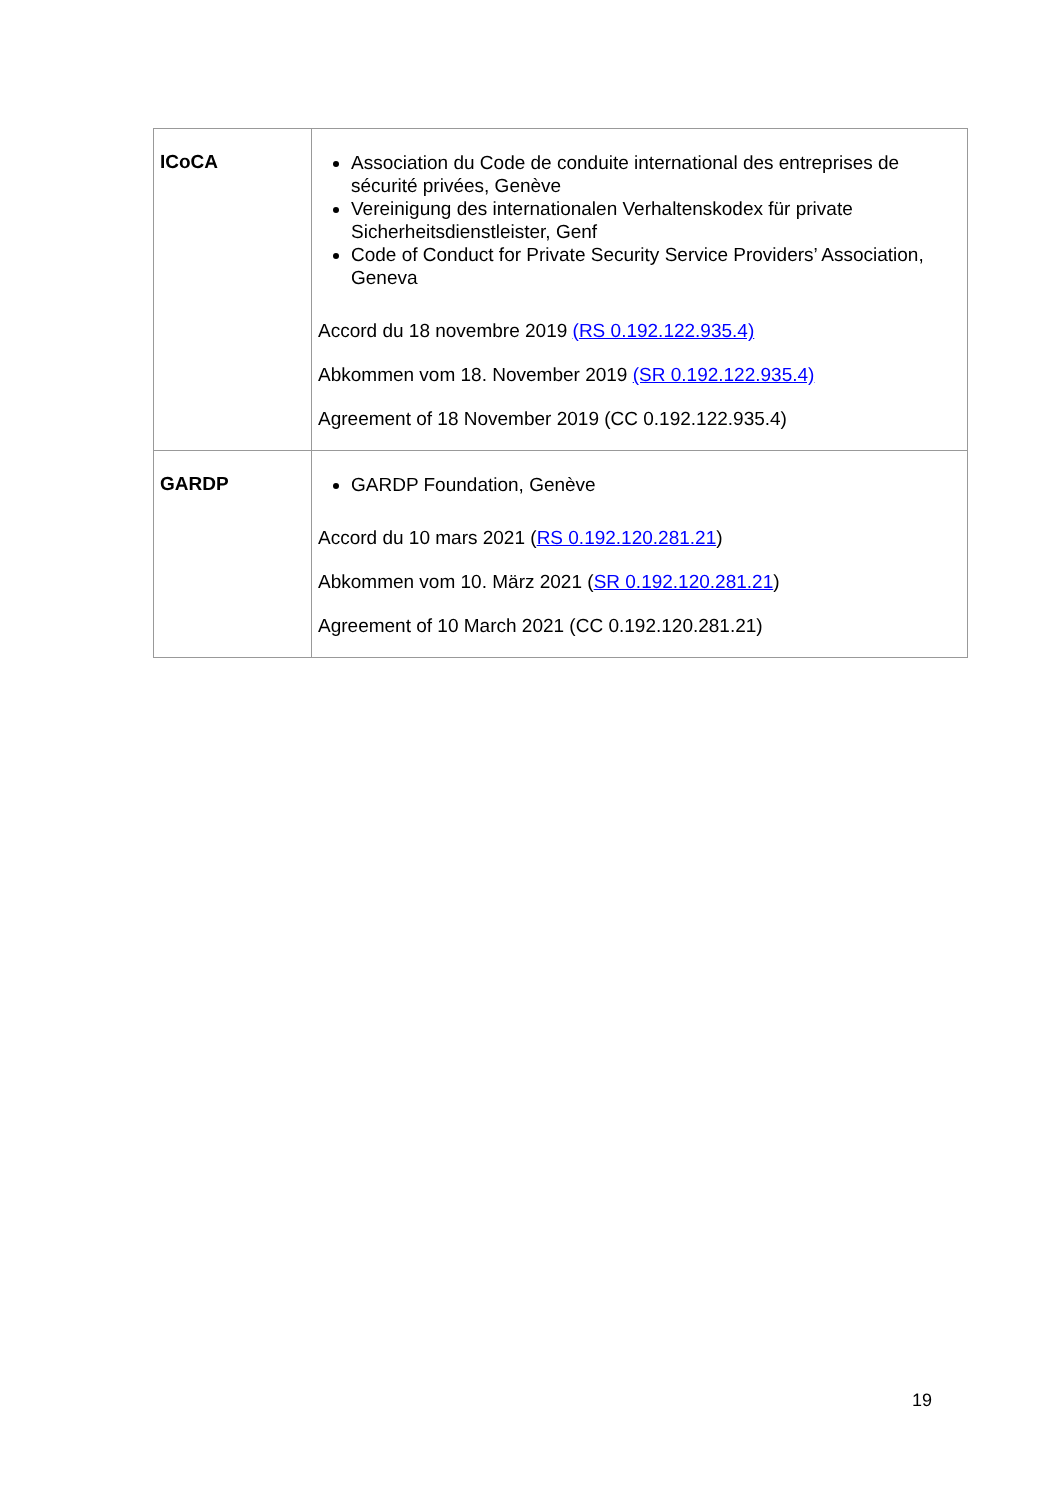| ICoCA | Association du Code de conduite international des entreprises de sécurité privées, Genève Vereinigung des internationalen Verhaltenskodex für private Sicherheitsdienstleister, Genf Code of Conduct for Private Security Service Providers’ Association, Geneva Accord du 18 novembre 2019 (RS 0.192.122.935.4) Abkommen vom 18. November 2019 (SR 0.192.122.935.4) Agreement of 18 November 2019 (CC 0.192.122.935.4) |
| GARDP | GARDP Foundation, Genève Accord du 10 mars 2021 ( RS 0.192.120.281.21 ) Abkommen vom 10. März 2021 ( SR 0.192.120.281.21 ) Agreement of 10 March 2021 (CC 0.192.120.281.21) |
19